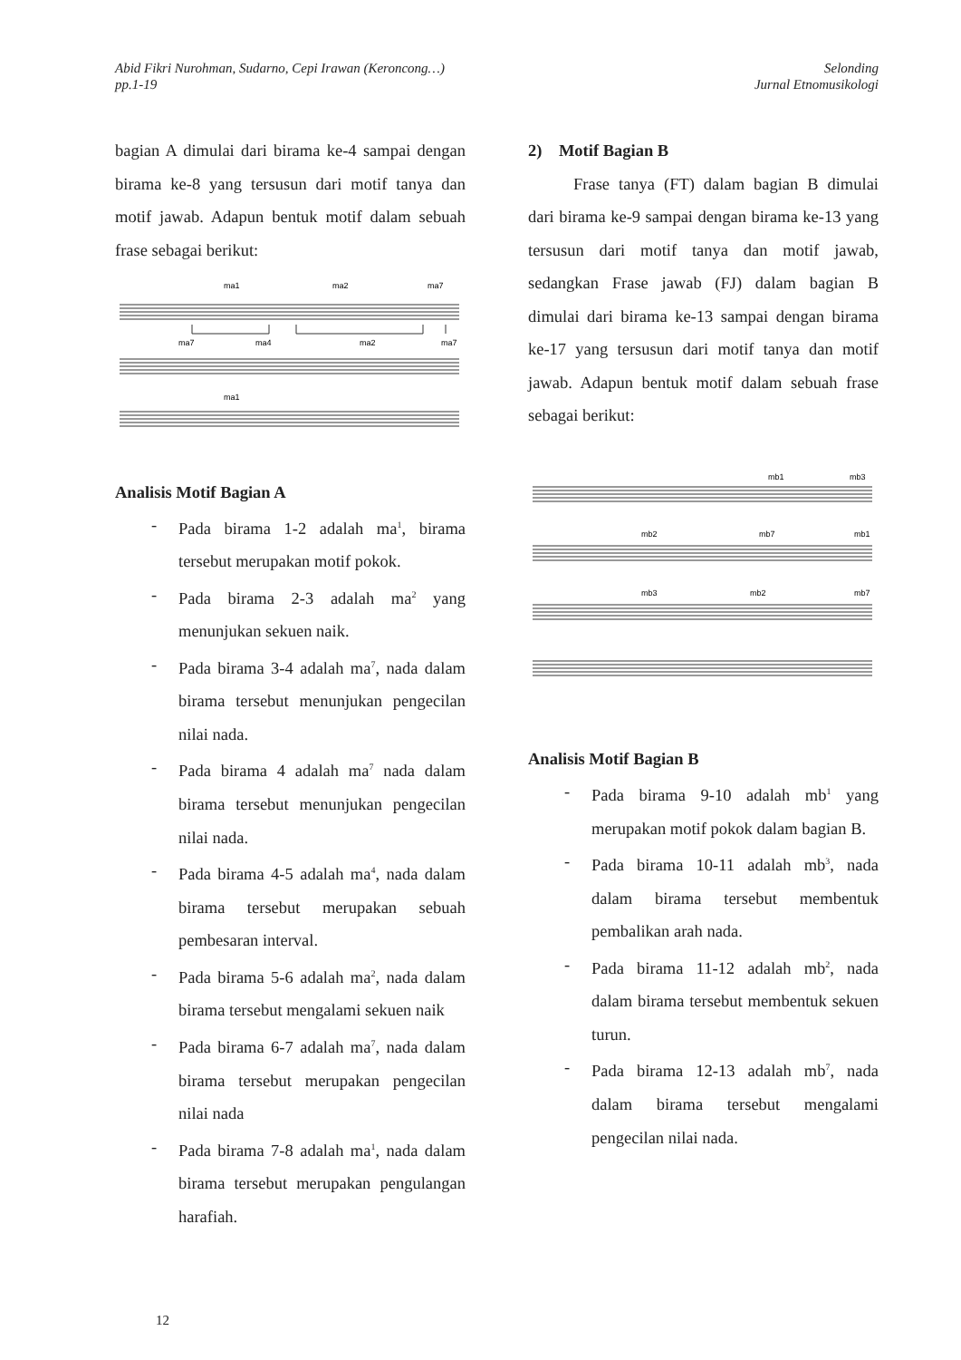Abid Fikri Nurohman, Sudarno, Cepi Irawan (Keroncong…)
pp.1-19
Selonding
Jurnal Etnomusikologi
bagian A dimulai dari birama ke-4 sampai dengan birama ke-8 yang tersusun dari motif tanya dan motif jawab. Adapun bentuk motif dalam sebuah frase sebagai berikut:
ma1
ma2
ma7
ma7
ma4
ma2
ma7
ma1
Analisis Motif Bagian A
- Pada birama 1-2 adalah ma<sup>1</sup>, birama tersebut merupakan motif pokok.
- Pada birama 2-3 adalah ma<sup>2</sup> yang menunjukan sekuen naik.
- Pada birama 3-4 adalah ma<sup>7</sup>, nada dalam birama tersebut menunjukan pengecilan nilai nada.
- Pada birama 4 adalah ma<sup>7</sup> nada dalam birama tersebut menunjukan pengecilan nilai nada.
- Pada birama 4-5 adalah ma<sup>4</sup>, nada dalam birama tersebut merupakan sebuah pembesaran interval.
- Pada birama 5-6 adalah ma<sup>2</sup>, nada dalam birama tersebut mengalami sekuen naik
- Pada birama 6-7 adalah ma<sup>7</sup>, nada dalam birama tersebut merupakan pengecilan nilai nada
- Pada birama 7-8 adalah ma<sup>1</sup>, nada dalam birama tersebut merupakan pengulangan harafiah.
2) Motif Bagian B
Frase tanya (FT) dalam bagian B dimulai dari birama ke-9 sampai dengan birama ke-13 yang tersusun dari motif tanya dan motif jawab, sedangkan Frase jawab (FJ) dalam bagian B dimulai dari birama ke-13 sampai dengan birama ke-17 yang tersusun dari motif tanya dan motif jawab. Adapun bentuk motif dalam sebuah frase sebagai berikut:
mb1
mb3
mb2
mb7
mb1
mb3
mb2
mb7
Analisis Motif Bagian B
- Pada birama 9-10 adalah mb<sup>1</sup> yang merupakan motif pokok dalam bagian B.
- Pada birama 10-11 adalah mb<sup>3</sup>, nada dalam birama tersebut membentuk pembalikan arah nada.
- Pada birama 11-12 adalah mb<sup>2</sup>, nada dalam birama tersebut membentuk sekuen turun.
- Pada birama 12-13 adalah mb<sup>7</sup>, nada dalam birama tersebut mengalami pengecilan nilai nada.
12